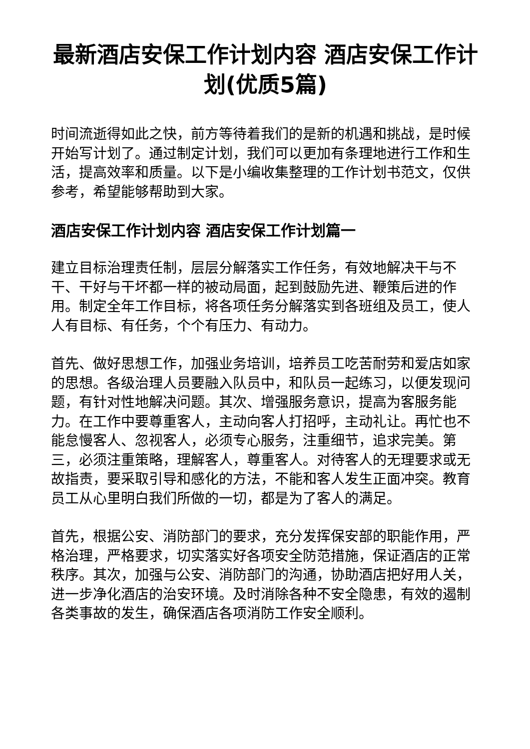最新酒店安保工作计划内容 酒店安保工作计划(优质5篇)
时间流逝得如此之快，前方等待着我们的是新的机遇和挑战，是时候开始写计划了。通过制定计划，我们可以更加有条理地进行工作和生活，提高效率和质量。以下是小编收集整理的工作计划书范文，仅供参考，希望能够帮助到大家。
酒店安保工作计划内容 酒店安保工作计划篇一
建立目标治理责任制，层层分解落实工作任务，有效地解决干与不干、干好与干坏都一样的被动局面，起到鼓励先进、鞭策后进的作用。制定全年工作目标，将各项任务分解落实到各班组及员工，使人人有目标、有任务，个个有压力、有动力。
首先、做好思想工作，加强业务培训，培养员工吃苦耐劳和爱店如家的思想。各级治理人员要融入队员中，和队员一起练习，以便发现问题，有针对性地解决问题。其次、增强服务意识，提高为客服务能力。在工作中要尊重客人，主动向客人打招呼，主动礼让。再忙也不能怠慢客人、忽视客人，必须专心服务，注重细节，追求完美。第三，必须注重策略，理解客人，尊重客人。对待客人的无理要求或无故指责，要采取引导和感化的方法，不能和客人发生正面冲突。教育员工从心里明白我们所做的一切，都是为了客人的满足。
首先，根据公安、消防部门的要求，充分发挥保安部的职能作用，严格治理，严格要求，切实落实好各项安全防范措施，保证酒店的正常秩序。其次，加强与公安、消防部门的沟通，协助酒店把好用人关，进一步净化酒店的治安环境。及时消除各种不安全隐患，有效的遏制各类事故的发生，确保酒店各项消防工作安全顺利。